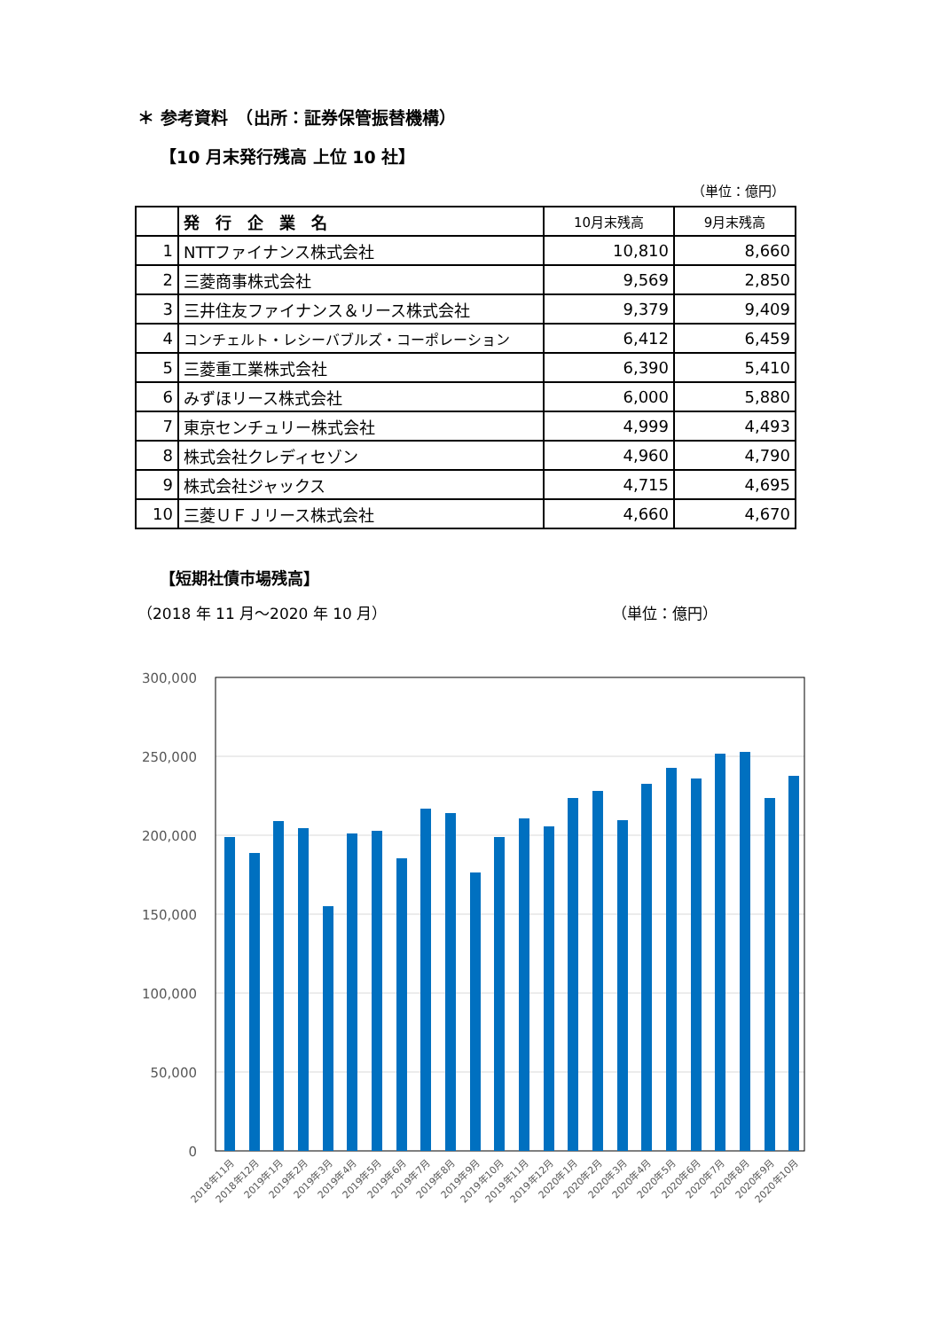＊ 参考資料　（出所：証券保管振替機構）
【10 月末発行残高 上位 10 社】
（単位：億円）
| | 発 行 企 業 名 | 10月末残高 | 9月末残高 |
| --- | --- | --- | --- |
| 1 | NTTファイナンス株式会社 | 10,810 | 8,660 |
| 2 | 三菱商事株式会社 | 9,569 | 2,850 |
| 3 | 三井住友ファイナンス＆リース株式会社 | 9,379 | 9,409 |
| 4 | コンチェルト・レシーバブルズ・コーポレーション | 6,412 | 6,459 |
| 5 | 三菱重工業株式会社 | 6,390 | 5,410 |
| 6 | みずほリース株式会社 | 6,000 | 5,880 |
| 7 | 東京センチュリー株式会社 | 4,999 | 4,493 |
| 8 | 株式会社クレディセゾン | 4,960 | 4,790 |
| 9 | 株式会社ジャックス | 4,715 | 4,695 |
| 10 | 三菱ＵＦＪリース株式会社 | 4,660 | 4,670 |
【短期社債市場残高】
（2018 年 11 月～2020 年 10 月） （単位：億円）
300,000
250,000
200,000
150,000
100,000
50,000
0
2018年11月
2018年12月
2019年1月
2019年2月
2019年3月
2019年4月
2019年5月
2019年6月
2019年7月
2019年8月
2019年9月
2019年10月
2019年11月
2019年12月
2020年1月
2020年2月
2020年3月
2020年4月
2020年5月
2020年6月
2020年7月
2020年8月
2020年9月
2020年10月